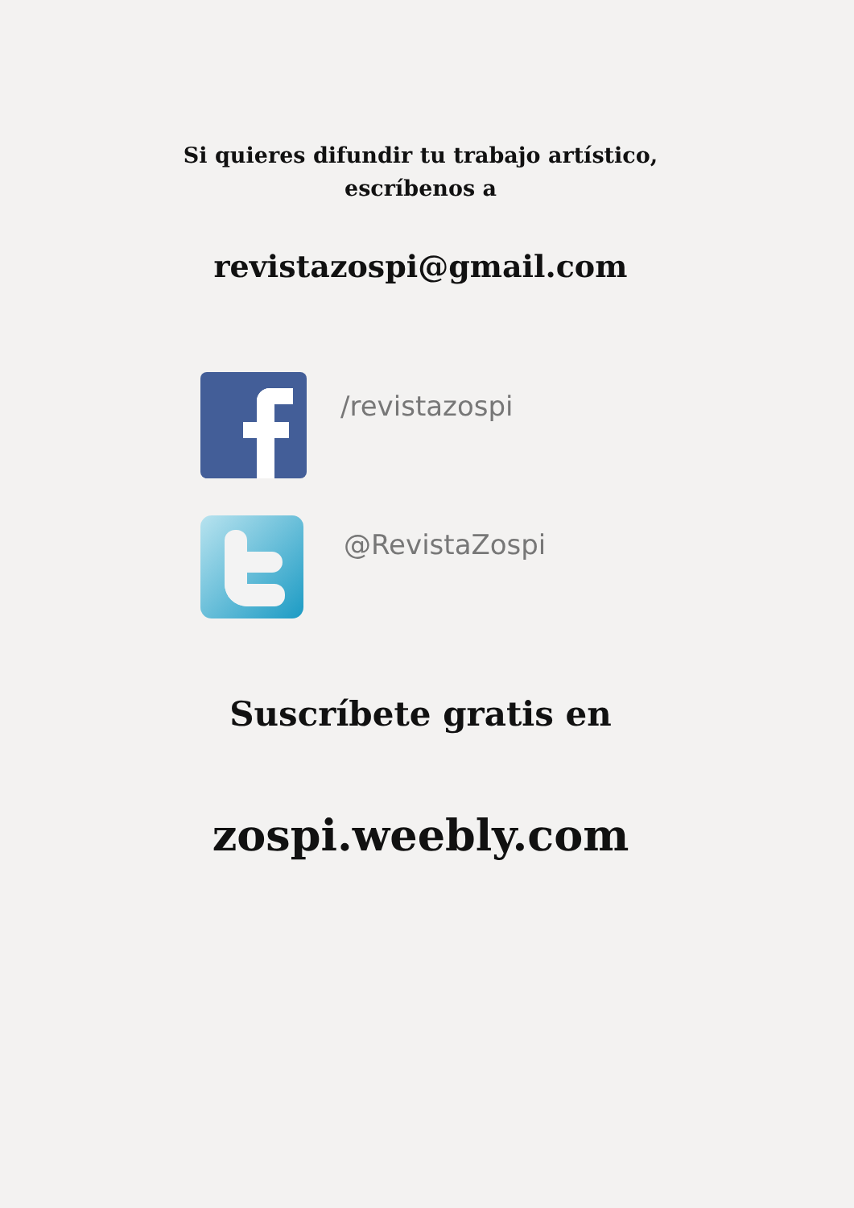Si quieres difundir tu trabajo artístico,
escríbenos a
revistazospi@gmail.com
/revistazospi
@RevistaZospi
Suscríbete gratis en
zospi.weebly.com